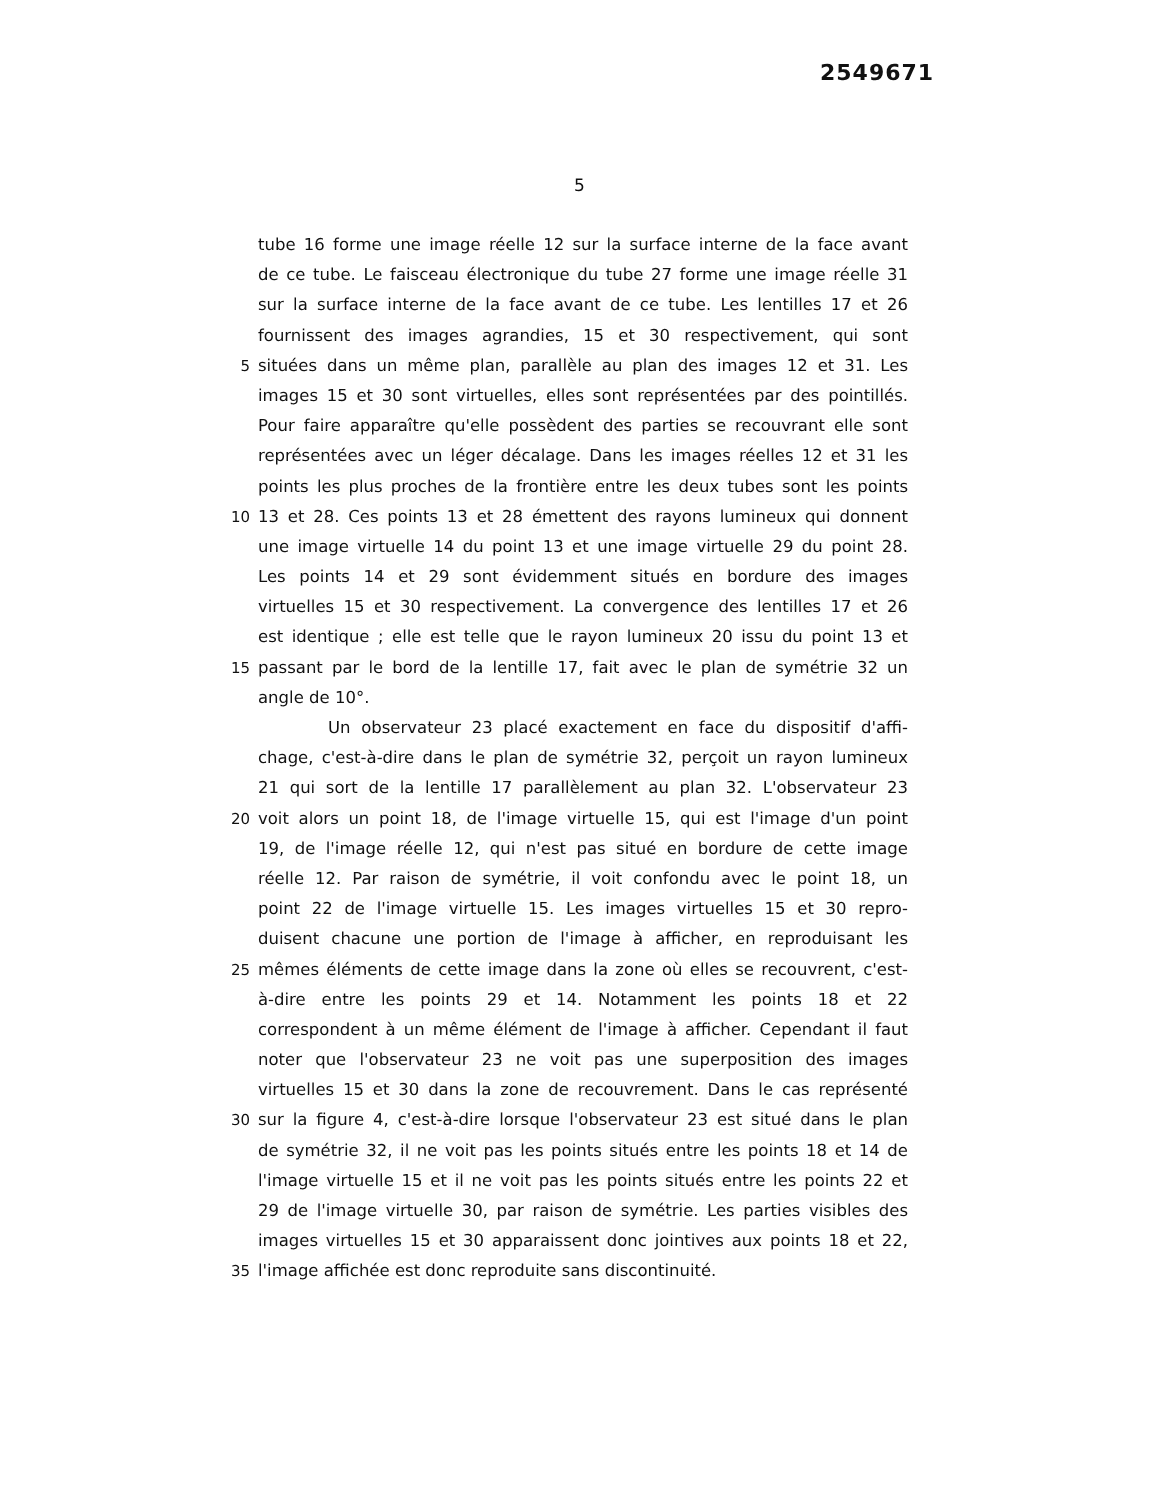2549671
5
tube 16 forme une image réelle 12 sur la surface interne de la face avant
de ce tube. Le faisceau électronique du tube 27 forme une image réelle 31
sur la surface interne de la face avant de ce tube. Les lentilles 17 et 26
fournissent des images agrandies, 15 et 30 respectivement, qui sont
5 situées dans un même plan, parallèle au plan des images 12 et 31. Les
images 15 et 30 sont virtuelles, elles sont représentées par des pointillés.
Pour faire apparaître qu'elle possèdent des parties se recouvrant elle sont
représentées avec un léger décalage. Dans les images réelles 12 et 31 les
points les plus proches de la frontière entre les deux tubes sont les points
10 13 et 28. Ces points 13 et 28 émettent des rayons lumineux qui donnent
une image virtuelle 14 du point 13 et une image virtuelle 29 du point 28.
Les points 14 et 29 sont évidemment situés en bordure des images
virtuelles 15 et 30 respectivement. La convergence des lentilles 17 et 26
est identique ; elle est telle que le rayon lumineux 20 issu du point 13 et
15 passant par le bord de la lentille 17, fait avec le plan de symétrie 32 un
angle de 10°.
Un observateur 23 placé exactement en face du dispositif d'affi-
chage, c'est-à-dire dans le plan de symétrie 32, perçoit un rayon lumineux
21 qui sort de la lentille 17 parallèlement au plan 32. L'observateur 23
20 voit alors un point 18, de l'image virtuelle 15, qui est l'image d'un point
19, de l'image réelle 12, qui n'est pas situé en bordure de cette image
réelle 12. Par raison de symétrie, il voit confondu avec le point 18, un
point 22 de l'image virtuelle 15. Les images virtuelles 15 et 30 repro-
duisent chacune une portion de l'image à afficher, en reproduisant les
25 mêmes éléments de cette image dans la zone où elles se recouvrent, c'est-
à-dire entre les points 29 et 14. Notamment les points 18 et 22
correspondent à un même élément de l'image à afficher. Cependant il faut
noter que l'observateur 23 ne voit pas une superposition des images
virtuelles 15 et 30 dans la zone de recouvrement. Dans le cas représenté
30 sur la figure 4, c'est-à-dire lorsque l'observateur 23 est situé dans le plan
de symétrie 32, il ne voit pas les points situés entre les points 18 et 14 de
l'image virtuelle 15 et il ne voit pas les points situés entre les points 22 et
29 de l'image virtuelle 30, par raison de symétrie. Les parties visibles des
images virtuelles 15 et 30 apparaissent donc jointives aux points 18 et 22,
35 l'image affichée est donc reproduite sans discontinuité.